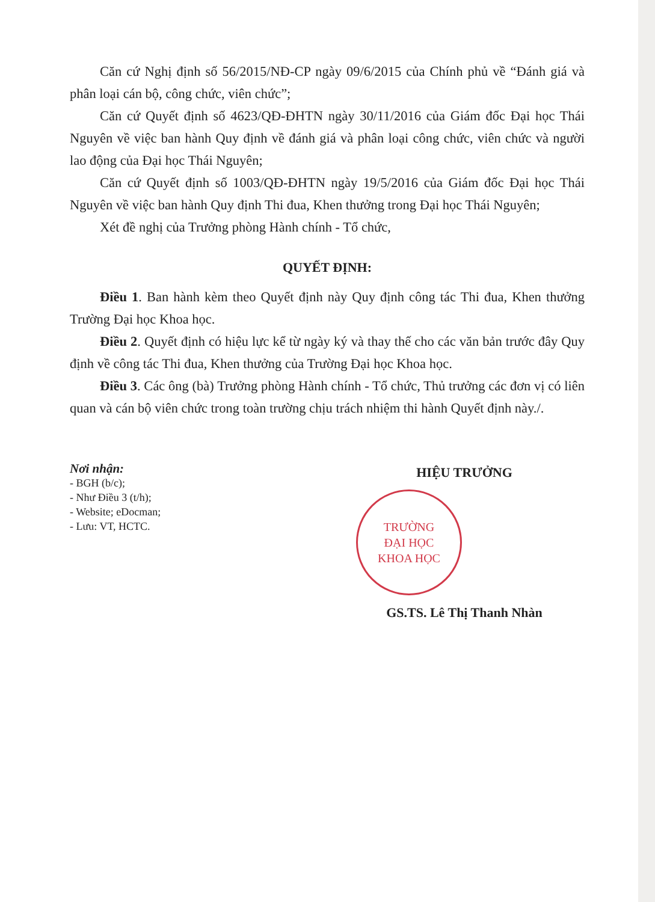Căn cứ Nghị định số 56/2015/NĐ-CP ngày 09/6/2015 của Chính phủ về “Đánh giá và phân loại cán bộ, công chức, viên chức”;
Căn cứ Quyết định số 4623/QĐ-ĐHTN ngày 30/11/2016 của Giám đốc Đại học Thái Nguyên về việc ban hành Quy định về đánh giá và phân loại công chức, viên chức và người lao động của Đại học Thái Nguyên;
Căn cứ Quyết định số 1003/QĐ-ĐHTN ngày 19/5/2016 của Giám đốc Đại học Thái Nguyên về việc ban hành Quy định Thi đua, Khen thưởng trong Đại học Thái Nguyên;
Xét đề nghị của Trưởng phòng Hành chính - Tổ chức,
QUYẾT ĐỊNH:
Điều 1. Ban hành kèm theo Quyết định này Quy định công tác Thi đua, Khen thưởng Trường Đại học Khoa học.
Điều 2. Quyết định có hiệu lực kể từ ngày ký và thay thế cho các văn bản trước đây Quy định về công tác Thi đua, Khen thưởng của Trường Đại học Khoa học.
Điều 3. Các ông (bà) Trưởng phòng Hành chính - Tổ chức, Thủ trưởng các đơn vị có liên quan và cán bộ viên chức trong toàn trường chịu trách nhiệm thi hành Quyết định này./.
Nơi nhận:
- BGH (b/c);
- Như Điều 3 (t/h);
- Website; eDocman;
- Lưu: VT, HCTC.
HIỆU TRƯỞNG
TRƯỜNG
ĐẠI HỌC
KHOA HỌC
GS.TS. Lê Thị Thanh Nhàn